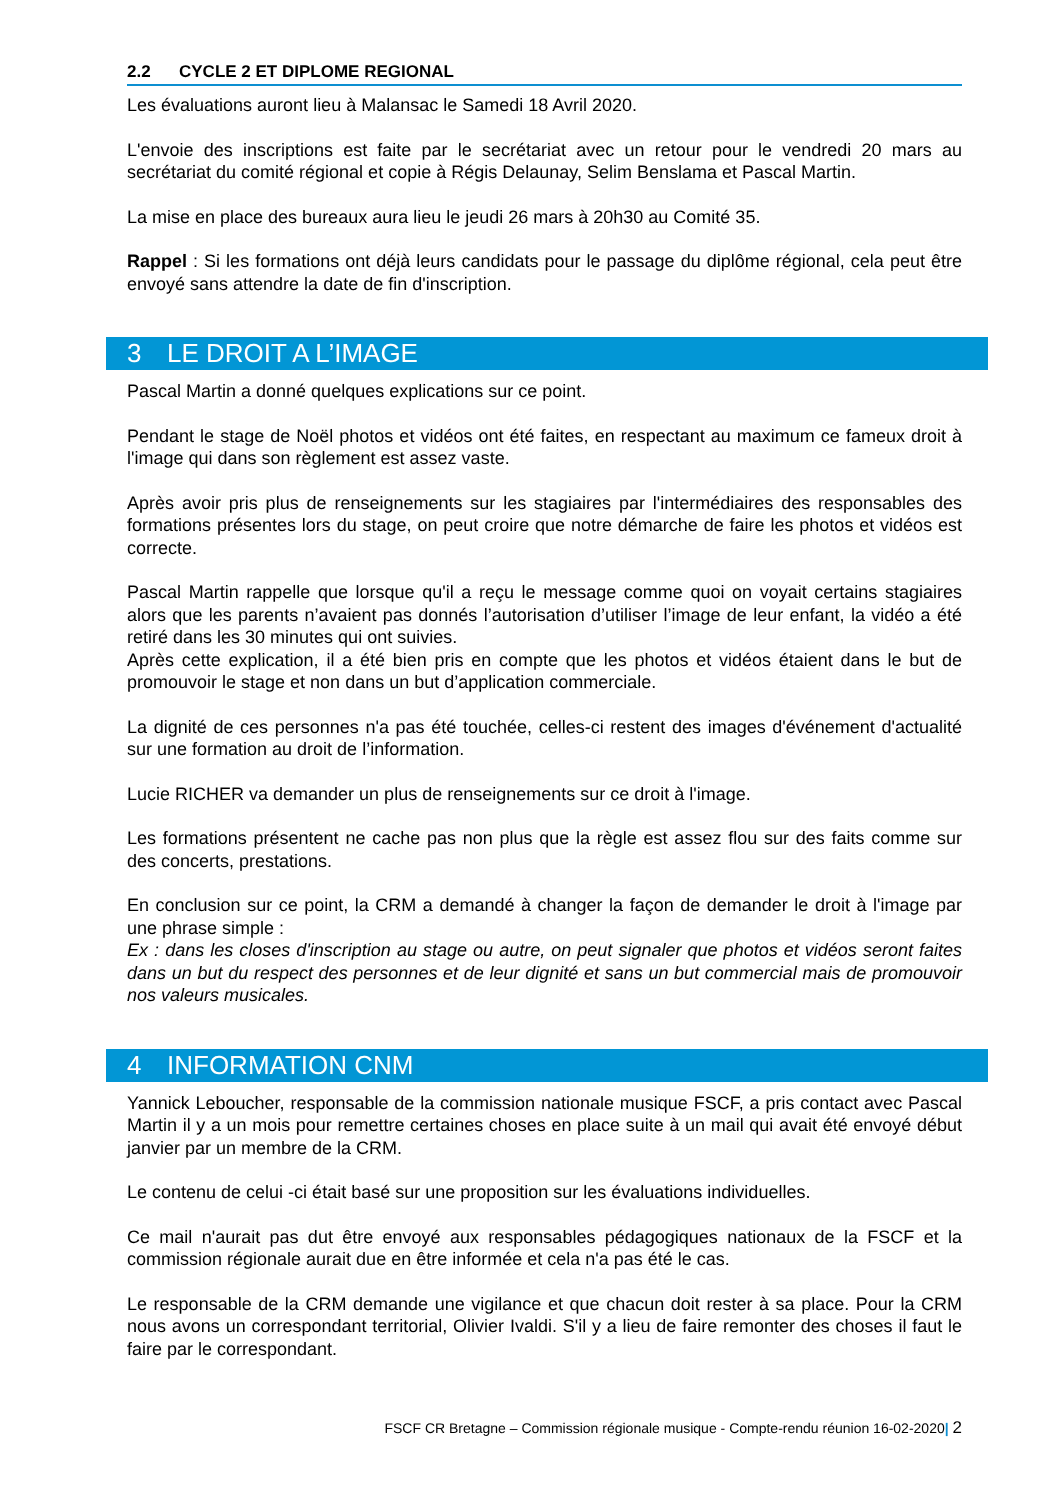2.2 CYCLE 2 ET DIPLOME REGIONAL
Les évaluations auront lieu à Malansac le Samedi 18 Avril 2020.
L'envoie des inscriptions est faite par le secrétariat avec un retour pour le vendredi 20 mars au secrétariat du comité régional et copie à Régis Delaunay, Selim Benslama et Pascal Martin.
La mise en place des bureaux aura lieu le jeudi 26 mars à 20h30 au Comité 35.
Rappel : Si les formations ont déjà leurs candidats pour le passage du diplôme régional, cela peut être envoyé sans attendre la date de fin d'inscription.
3 LE DROIT A L’IMAGE
Pascal Martin a donné quelques explications sur ce point.
Pendant le stage de Noël photos et vidéos ont été faites, en respectant au maximum ce fameux droit à l'image qui dans son règlement est assez vaste.
Après avoir pris plus de renseignements sur les stagiaires par l'intermédiaires des responsables des formations présentes lors du stage, on peut croire que notre démarche de faire les photos et vidéos est correcte.
Pascal Martin rappelle que lorsque qu'il a reçu le message comme quoi on voyait certains stagiaires alors que les parents n’avaient pas donnés l’autorisation d’utiliser l’image de leur enfant, la vidéo a été retiré dans les 30 minutes qui ont suivies.
Après cette explication, il a été bien pris en compte que les photos et vidéos étaient dans le but de promouvoir le stage et non dans un but d’application commerciale.
La dignité de ces personnes n'a pas été touchée, celles-ci restent des images d'événement d'actualité sur une formation au droit de l’information.
Lucie RICHER va demander un plus de renseignements sur ce droit à l'image.
Les formations présentent ne cache pas non plus que la règle est assez flou sur des faits comme sur des concerts, prestations.
En conclusion sur ce point, la CRM a demandé à changer la façon de demander le droit à l'image par une phrase simple :
Ex : dans les closes d'inscription au stage ou autre, on peut signaler que photos et vidéos seront faites dans un but du respect des personnes et de leur dignité et sans un but commercial mais de promouvoir nos valeurs musicales.
4 INFORMATION CNM
Yannick Leboucher, responsable de la commission nationale musique FSCF, a pris contact avec Pascal Martin il y a un mois pour remettre certaines choses en place suite à un mail qui avait été envoyé début janvier par un membre de la CRM.
Le contenu de celui -ci était basé sur une proposition sur les évaluations individuelles.
Ce mail n'aurait pas dut être envoyé aux responsables pédagogiques nationaux de la FSCF et la commission régionale aurait due en être informée et cela n'a pas été le cas.
Le responsable de la CRM demande une vigilance et que chacun doit rester à sa place. Pour la CRM nous avons un correspondant territorial, Olivier Ivaldi. S'il y a lieu de faire remonter des choses il faut le faire par le correspondant.
FSCF CR Bretagne – Commission régionale musique - Compte-rendu réunion 16-02-2020| 2